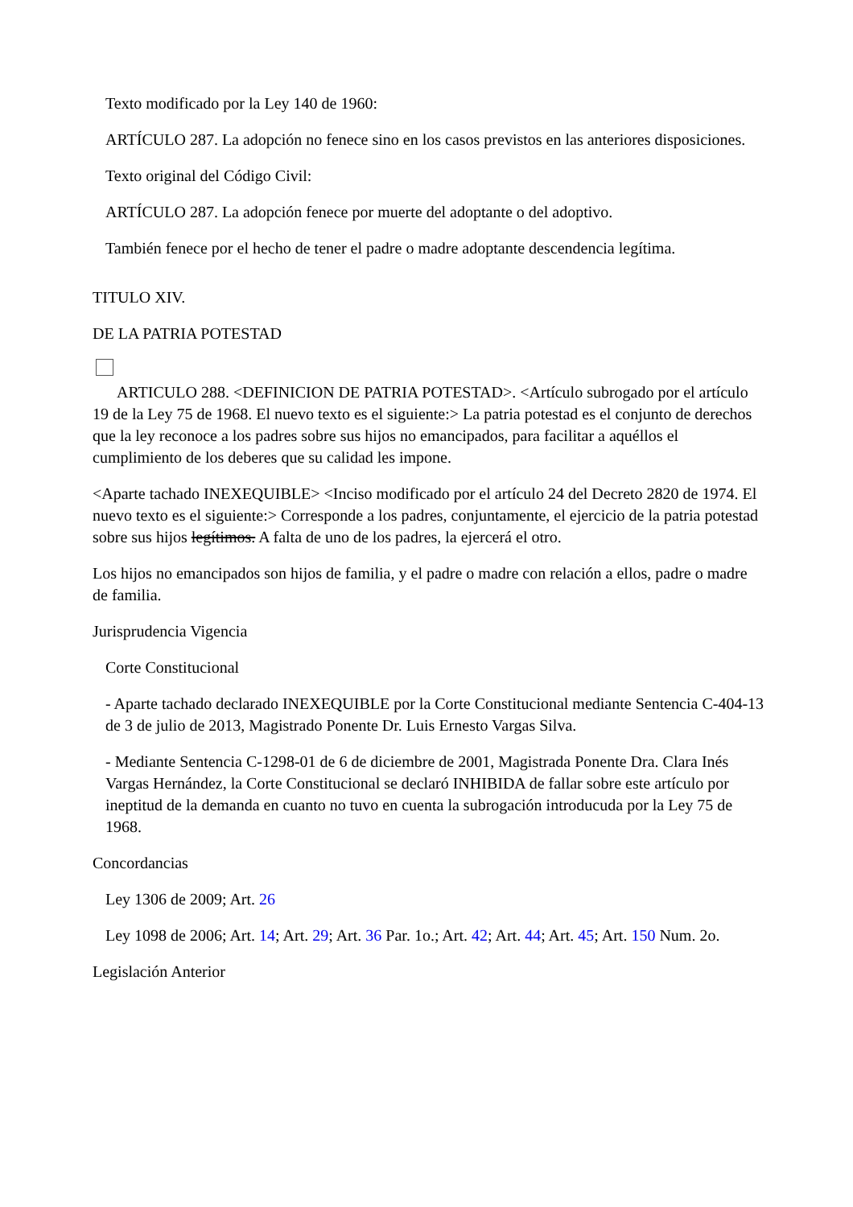Texto modificado por la Ley 140 de 1960:
ARTÍCULO 287. La adopción no fenece sino en los casos previstos en las anteriores disposiciones.
Texto original del Código Civil:
ARTÍCULO 287. La adopción fenece por muerte del adoptante o del adoptivo.
También fenece por el hecho de tener el padre o madre adoptante descendencia legítima.
TITULO XIV.
DE LA PATRIA POTESTAD
ARTICULO 288. <DEFINICION DE PATRIA POTESTAD>. <Artículo subrogado por el artículo 19 de la Ley 75 de 1968. El nuevo texto es el siguiente:> La patria potestad es el conjunto de derechos que la ley reconoce a los padres sobre sus hijos no emancipados, para facilitar a aquéllos el cumplimiento de los deberes que su calidad les impone.
<Aparte tachado INEXEQUIBLE> <Inciso modificado por el artículo 24 del Decreto 2820 de 1974. El nuevo texto es el siguiente:> Corresponde a los padres, conjuntamente, el ejercicio de la patria potestad sobre sus hijos legítimos. A falta de uno de los padres, la ejercerá el otro.
Los hijos no emancipados son hijos de familia, y el padre o madre con relación a ellos, padre o madre de familia.
Jurisprudencia Vigencia
Corte Constitucional
- Aparte tachado declarado INEXEQUIBLE por la Corte Constitucional mediante Sentencia C-404-13 de 3 de julio de 2013, Magistrado Ponente Dr. Luis Ernesto Vargas Silva.
- Mediante Sentencia C-1298-01 de 6 de diciembre de 2001, Magistrada Ponente Dra. Clara Inés Vargas Hernández, la Corte Constitucional se declaró INHIBIDA de fallar sobre este artículo por ineptitud de la demanda en cuanto no tuvo en cuenta la subrogación introducuda por la Ley 75 de 1968.
Concordancias
Ley 1306 de 2009; Art. 26
Ley 1098 de 2006; Art. 14; Art. 29; Art. 36 Par. 1o.; Art. 42; Art. 44; Art. 45; Art. 150 Num. 2o.
Legislación Anterior